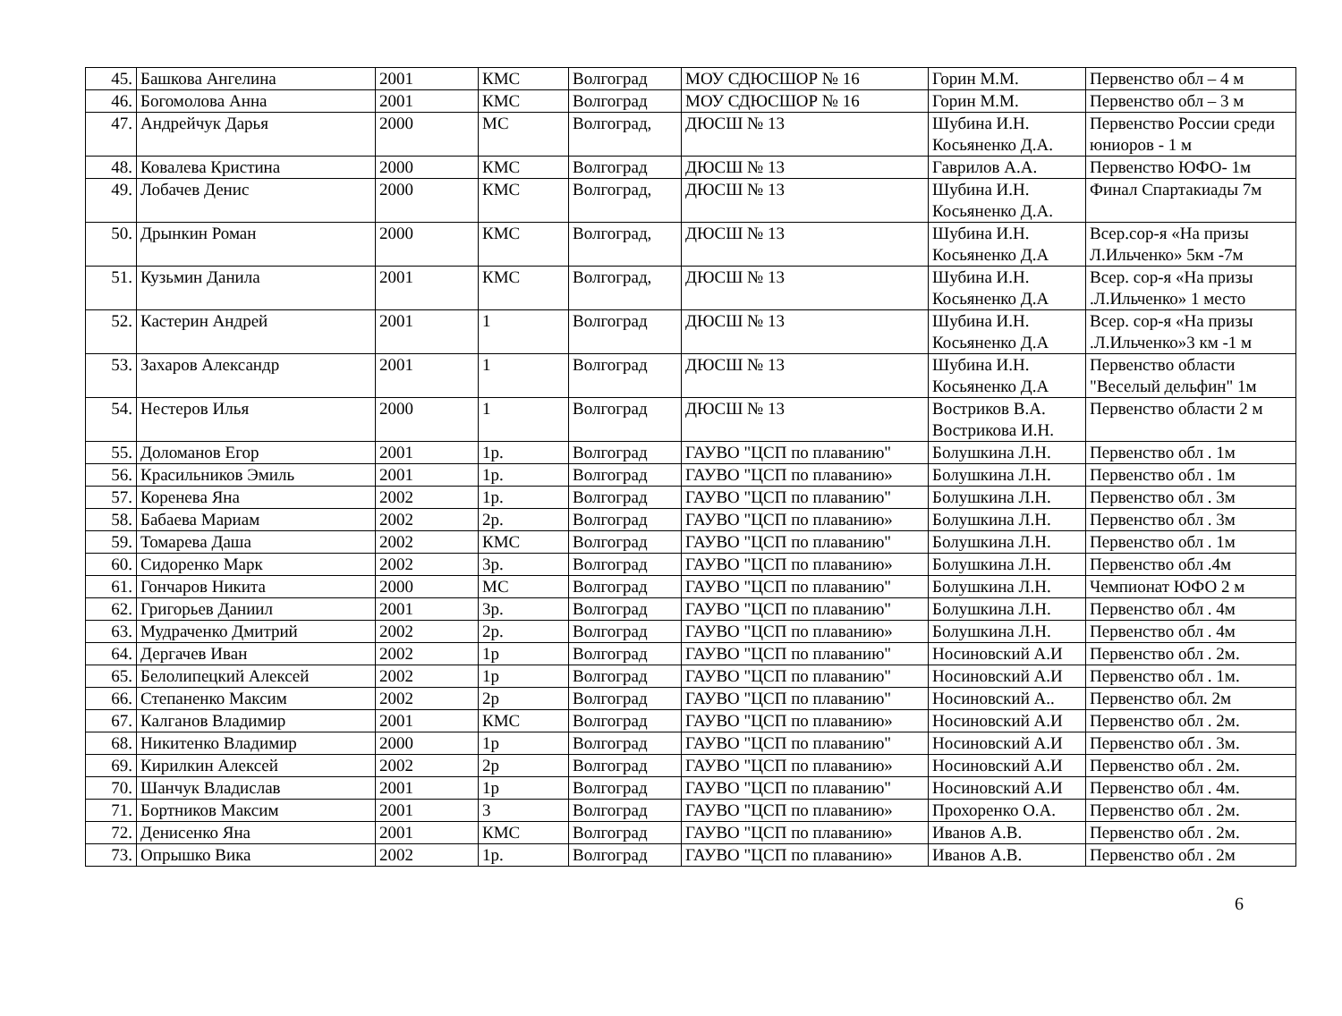| 45. | Башкова Ангелина | 2001 | КМС | Волгоград | МОУ СДЮСШОР № 16 | Горин М.М. | Первенство обл – 4 м |
| 46. | Богомолова Анна | 2001 | КМС | Волгоград | МОУ СДЮСШОР № 16 | Горин М.М. | Первенство обл – 3 м |
| 47. | Андрейчук Дарья | 2000 | МС | Волгоград, | ДЮСШ № 13 | Шубина И.Н. Косьяненко Д.А. | Первенство России среди юниоров - 1 м |
| 48. | Ковалева Кристина | 2000 | КМС | Волгоград | ДЮСШ № 13 | Гаврилов А.А. | Первенство ЮФО- 1м |
| 49. | Лобачев Денис | 2000 | КМС | Волгоград, | ДЮСШ № 13 | Шубина И.Н. Косьяненко Д.А. | Финал Спартакиады 7м |
| 50. | Дрынкин Роман | 2000 | КМС | Волгоград, | ДЮСШ № 13 | Шубина И.Н. Косьяненко Д.А | Всер.сор-я «На призы Л.Ильченко» 5км -7м |
| 51. | Кузьмин Данила | 2001 | КМС | Волгоград, | ДЮСШ № 13 | Шубина И.Н. Косьяненко Д.А | Всер. сор-я «На призы .Л.Ильченко» 1 место |
| 52. | Кастерин Андрей | 2001 | 1 | Волгоград | ДЮСШ № 13 | Шубина И.Н. Косьяненко Д.А | Всер. сор-я «На призы .Л.Ильченко»3 км -1 м |
| 53. | Захаров Александр | 2001 | 1 | Волгоград | ДЮСШ № 13 | Шубина И.Н. Косьяненко Д.А | Первенство области "Веселый дельфин" 1м |
| 54. | Нестеров Илья | 2000 | 1 | Волгоград | ДЮСШ № 13 | Востриков В.А. Вострикова И.Н. | Первенство области 2 м |
| 55. | Доломанов Егор | 2001 | 1р. | Волгоград | ГАУВО "ЦСП по плаванию" | Болушкина Л.Н. | Первенство обл . 1м |
| 56. | Красильников Эмиль | 2001 | 1р. | Волгоград | ГАУВО "ЦСП по плаванию» | Болушкина Л.Н. | Первенство обл . 1м |
| 57. | Коренева Яна | 2002 | 1р. | Волгоград | ГАУВО "ЦСП по плаванию" | Болушкина Л.Н. | Первенство обл . 3м |
| 58. | Бабаева Мариам | 2002 | 2р. | Волгоград | ГАУВО "ЦСП по плаванию» | Болушкина Л.Н. | Первенство обл . 3м |
| 59. | Томарева Даша | 2002 | КМС | Волгоград | ГАУВО "ЦСП по плаванию" | Болушкина Л.Н. | Первенство обл . 1м |
| 60. | Сидоренко Марк | 2002 | 3р. | Волгоград | ГАУВО "ЦСП по плаванию» | Болушкина Л.Н. | Первенство обл .4м |
| 61. | Гончаров Никита | 2000 | МС | Волгоград | ГАУВО "ЦСП по плаванию" | Болушкина Л.Н. | Чемпионат ЮФО 2 м |
| 62. | Григорьев Даниил | 2001 | 3р. | Волгоград | ГАУВО "ЦСП по плаванию" | Болушкина Л.Н. | Первенство обл . 4м |
| 63. | Мудраченко Дмитрий | 2002 | 2р. | Волгоград | ГАУВО "ЦСП по плаванию» | Болушкина Л.Н. | Первенство обл . 4м |
| 64. | Дергачев Иван | 2002 | 1р | Волгоград | ГАУВО "ЦСП по плаванию" | Носиновский А.И | Первенство обл . 2м. |
| 65. | Белолипецкий Алексей | 2002 | 1р | Волгоград | ГАУВО "ЦСП по плаванию" | Носиновский А.И | Первенство обл . 1м. |
| 66. | Степаненко Максим | 2002 | 2р | Волгоград | ГАУВО "ЦСП по плаванию" | Носиновский А.. | Первенство обл. 2м |
| 67. | Калганов Владимир | 2001 | КМС | Волгоград | ГАУВО "ЦСП по плаванию» | Носиновский А.И | Первенство обл . 2м. |
| 68. | Никитенко Владимир | 2000 | 1р | Волгоград | ГАУВО "ЦСП по плаванию" | Носиновский А.И | Первенство обл . 3м. |
| 69. | Кирилкин Алексей | 2002 | 2р | Волгоград | ГАУВО "ЦСП по плаванию» | Носиновский А.И | Первенство обл . 2м. |
| 70. | Шанчук Владислав | 2001 | 1р | Волгоград | ГАУВО "ЦСП по плаванию" | Носиновский А.И | Первенство обл . 4м. |
| 71. | Бортников Максим | 2001 | 3 | Волгоград | ГАУВО "ЦСП по плаванию» | Прохоренко О.А. | Первенство обл . 2м. |
| 72. | Денисенко Яна | 2001 | КМС | Волгоград | ГАУВО "ЦСП по плаванию» | Иванов А.В. | Первенство обл . 2м. |
| 73. | Опрышко Вика | 2002 | 1р. | Волгоград | ГАУВО "ЦСП по плаванию» | Иванов А.В. | Первенство обл . 2м |
6